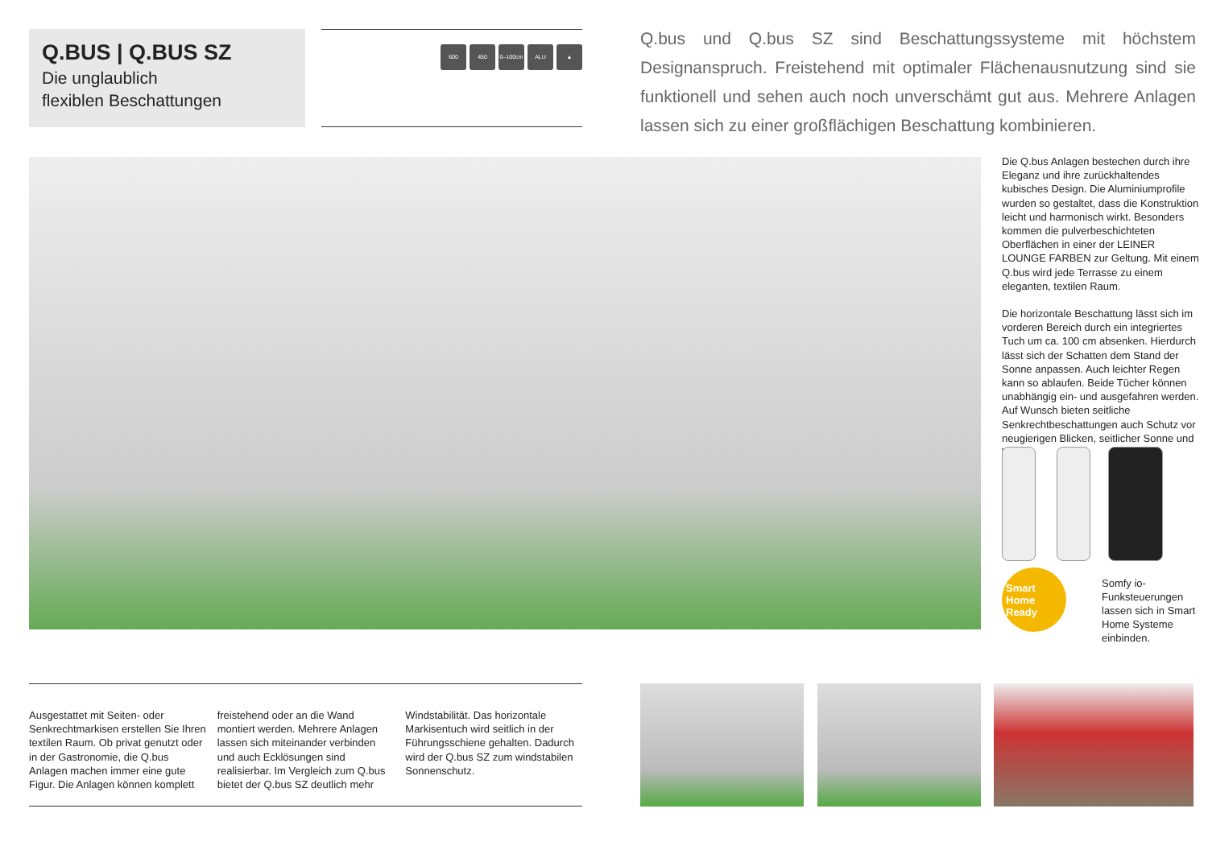Q.BUS | Q.BUS SZ
Die unglaublich
flexiblen Beschattungen
600 450 0–100cm ALU ▲
Q.bus und Q.bus SZ sind Beschattungssysteme mit höchstem Designanspruch. Freistehend mit optimaler Flächenausnutzung sind sie funktionell und sehen auch noch unverschämt gut aus. Mehrere Anlagen lassen sich zu einer großflächigen Beschattung kombinieren.
Die Q.bus Anlagen bestechen durch ihre Eleganz und ihre zurückhaltendes kubisches Design. Die Aluminiumprofile wurden so gestaltet, dass die Konstruktion leicht und harmonisch wirkt. Besonders kommen die pulverbeschichteten Oberflächen in einer der LEINER LOUNGE FARBEN zur Geltung. Mit einem Q.bus wird jede Terrasse zu einem eleganten, textilen Raum.
Die horizontale Beschattung lässt sich im vorderen Bereich durch ein integriertes Tuch um ca. 100 cm absenken. Hierdurch lässt sich der Schatten dem Stand der Sonne anpassen. Auch leichter Regen kann so ablaufen. Beide Tücher können unabhängig ein- und ausgefahren werden. Auf Wunsch bieten seitliche Senkrechtbeschattungen auch Schutz vor neugierigen Blicken, seitlicher Sonne und Wind.
Smart
Home
Ready
Somfy io-Funksteuerungen lassen sich in Smart Home Systeme einbinden.
Ausgestattet mit Seiten- oder Senkrechtmarkisen erstellen Sie Ihren textilen Raum. Ob privat genutzt oder in der Gastronomie, die Q.bus Anlagen machen immer eine gute Figur. Die Anlagen können komplett freistehend oder an die Wand montiert werden. Mehrere Anlagen lassen sich miteinander verbinden und auch Ecklösungen sind realisierbar. Im Vergleich zum Q.bus bietet der Q.bus SZ deutlich mehr Windstabilität. Das horizontale Markisentuch wird seitlich in der Führungsschiene gehalten. Dadurch wird der Q.bus SZ zum windstabilen Sonnenschutz.